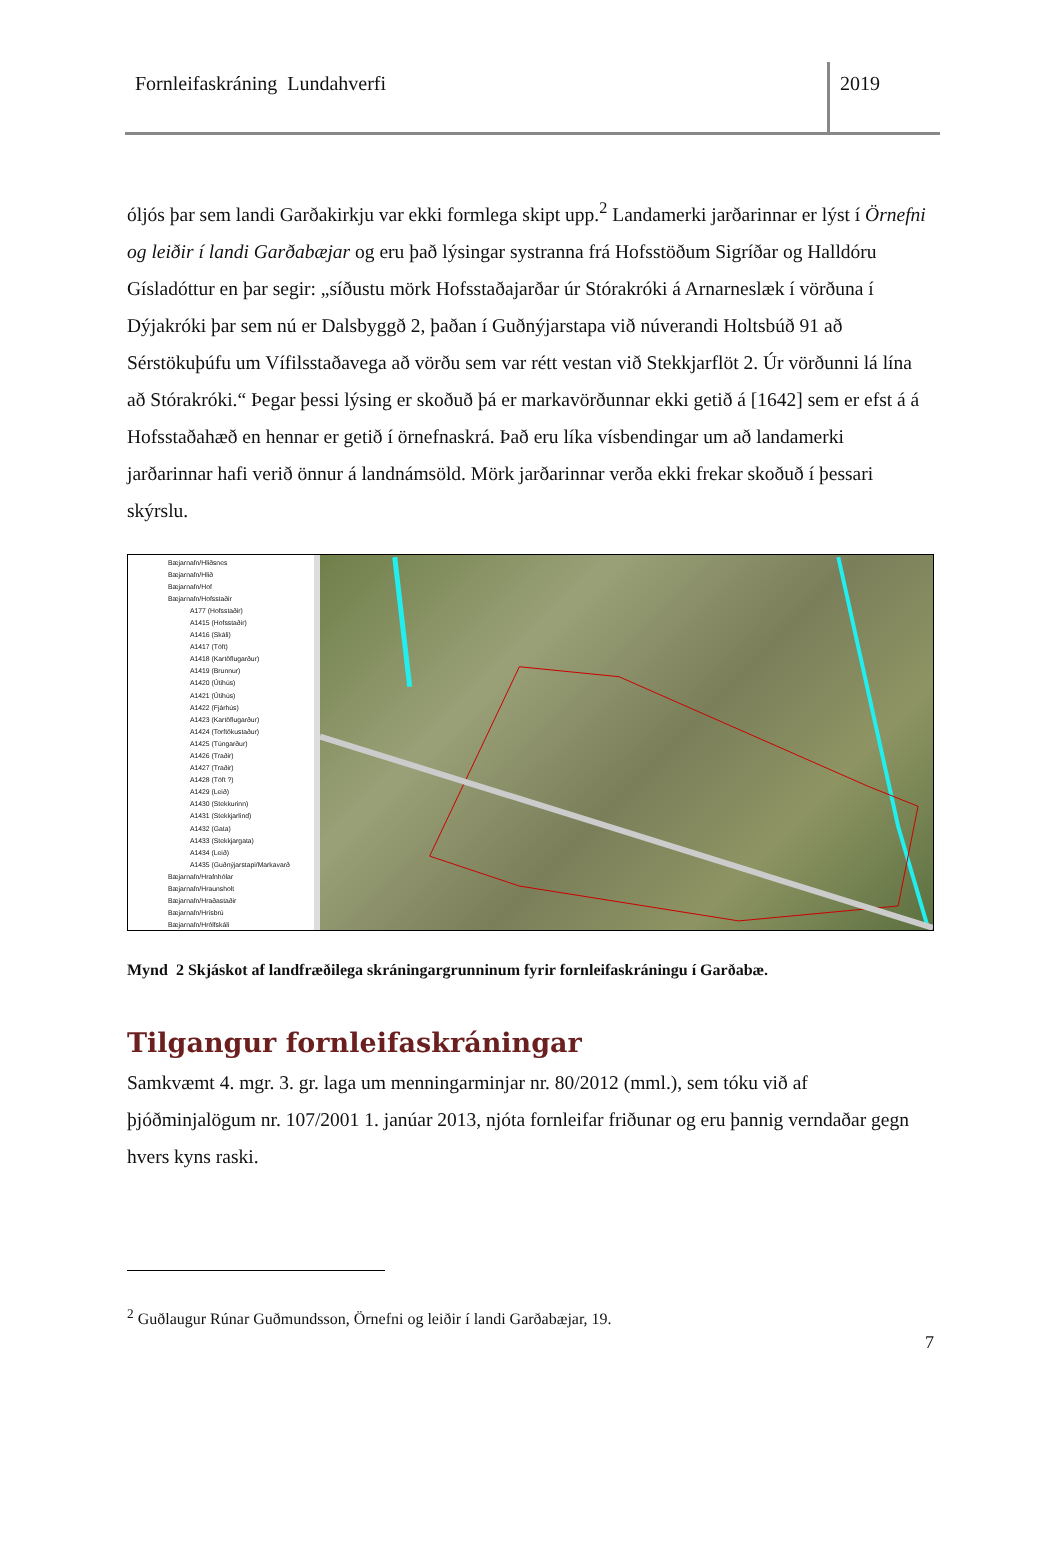Fornleifaskráning Lundahverfi 2019
óljós þar sem landi Garðakirkju var ekki formlega skipt upp.<sup>2</sup> Landamerki jarðarinnar er lýst í Örnefni og leiðir í landi Garðabæjar og eru það lýsingar systranna frá Hofsstöðum Sigríðar og Halldóru Gísladóttur en þar segir: „síðustu mörk Hofsstaðajarðar úr Stórakróki á Arnarneslæk í vörðuna í Dýjakróki þar sem nú er Dalsbyggð 2, þaðan í Guðnýjarstapa við núverandi Holtsbúð 91 að Sérstökuþúfu um Vífilsstaðavega að vörðu sem var rétt vestan við Stekkjarflöt 2. Úr vörðunni lá lína að Stórakróki.“ Þegar þessi lýsing er skoðuð þá er markavörðunnar ekki getið á [1642] sem er efst á á Hofsstaðahæð en hennar er getið í örnefnaskrá. Það eru líka vísbendingar um að landamerki jarðarinnar hafi verið önnur á landnámsöld. Mörk jarðarinnar verða ekki frekar skoðuð í þessari skýrslu.
Bæjarnafn/Hliðsnes
Bæjarnafn/Hlið
Bæjarnafn/Hof
Bæjarnafn/Hofsstaðir
A177 (Hofsstaðir)
A1415 (Hofsstaðir)
A1416 (Skáli)
A1417 (Tóft)
A1418 (Kartöflugarður)
A1419 (Brunnur)
A1420 (Útihús)
A1421 (Útihús)
A1422 (Fjárhús)
A1423 (Kartöflugarður)
A1424 (Torftökustaður)
A1425 (Túngarður)
A1426 (Traðir)
A1427 (Traðir)
A1428 (Tóft ?)
A1429 (Leið)
A1430 (Stekkurinn)
A1431 (Stekkjarlind)
A1432 (Gata)
A1433 (Stekkjargata)
A1434 (Leið)
A1435 (Guðnýjarstapi/Markavarð
Bæjarnafn/Hrafnhólar
Bæjarnafn/Hraunsholt
Bæjarnafn/Hraðastaðir
Bæjarnafn/Hrísbrú
Bæjarnafn/Hrólfskáli
Mynd 2 Skjáskot af landfræðilega skráningargrunninum fyrir fornleifaskráningu í Garðabæ.
Tilgangur fornleifaskráningar
Samkvæmt 4. mgr. 3. gr. laga um menningarminjar nr. 80/2012 (mml.), sem tóku við af þjóðminjalögum nr. 107/2001 1. janúar 2013, njóta fornleifar friðunar og eru þannig verndaðar gegn hvers kyns raski.
<sup>2</sup> Guðlaugur Rúnar Guðmundsson, Örnefni og leiðir í landi Garðabæjar, 19.
7